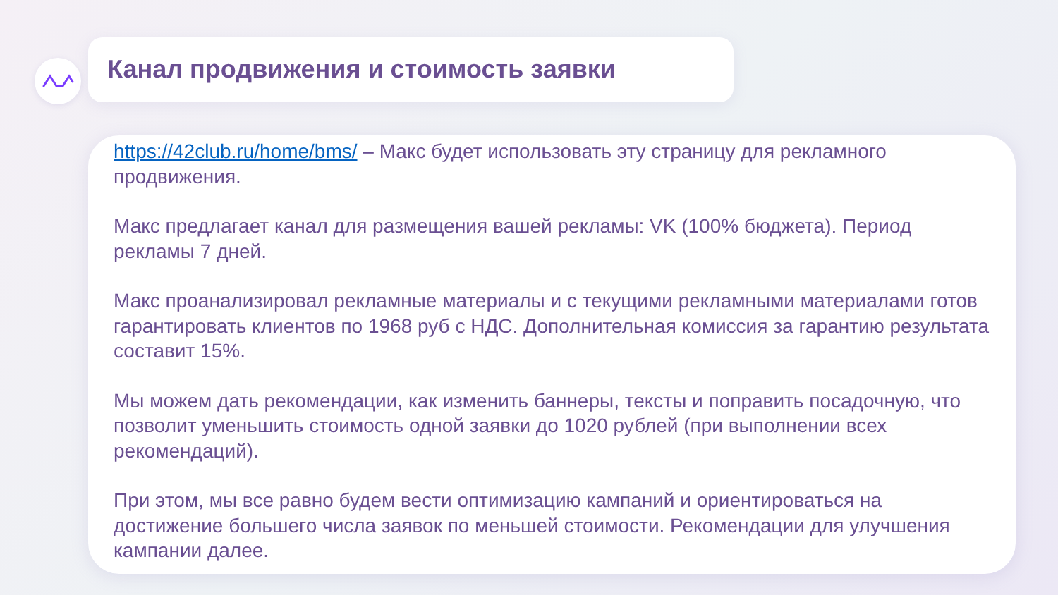Канал продвижения и стоимость заявки
https://42club.ru/home/bms/ – Макс будет использовать эту страницу для рекламного продвижения.
Макс предлагает канал для размещения вашей рекламы: VK (100% бюджета). Период рекламы 7 дней.
Макс проанализировал рекламные материалы и с текущими рекламными материалами готов гарантировать клиентов по 1968 руб с НДС. Дополнительная комиссия за гарантию результата составит 15%.
Мы можем дать рекомендации, как изменить баннеры, тексты и поправить посадочную, что позволит уменьшить стоимость одной заявки до 1020 рублей (при выполнении всех рекомендаций).
При этом, мы все равно будем вести оптимизацию кампаний и ориентироваться на достижение большего числа заявок по меньшей стоимости. Рекомендации для улучшения кампании далее.